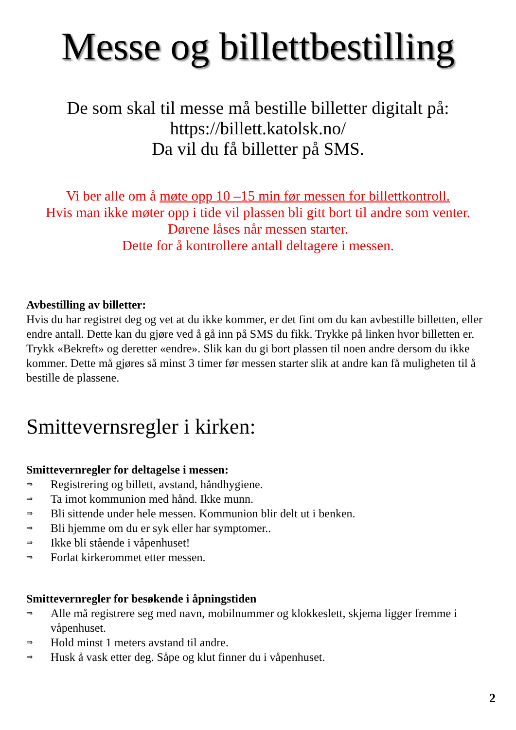Messe og billettbestilling
De som skal til messe må bestille billetter digitalt på:
https://billett.katolsk.no/
Da vil du få billetter på SMS.
Vi ber alle om å møte opp 10 –15 min før messen for billettkontroll.
Hvis man ikke møter opp i tide vil plassen bli gitt bort til andre som venter. Dørene låses når messen starter.
Dette for å kontrollere antall deltagere i messen.
Avbestilling av billetter:
Hvis du har registret deg og vet at du ikke kommer, er det fint om du kan avbestille billetten, eller endre antall. Dette kan du gjøre ved å gå inn på SMS du fikk. Trykke på linken hvor billetten er. Trykk «Bekreft» og deretter «endre». Slik kan du gi bort plassen til noen andre dersom du ikke kommer. Dette må gjøres så minst 3 timer før messen starter slik at andre kan få muligheten til å bestille de plassene.
Smittevernsregler i kirken:
Smittevernregler for deltagelse i messen:
⇒ Registrering og billett, avstand, håndhygiene.
⇒ Ta imot kommunion med hånd. Ikke munn.
⇒ Bli sittende under hele messen. Kommunion blir delt ut i benken.
⇒ Bli hjemme om du er syk eller har symptomer..
⇒ Ikke bli stående i våpenhuset!
⇒ Forlat kirkerommet etter messen.
Smittevernregler for besøkende i åpningstiden
⇒ Alle må registrere seg med navn, mobilnummer og klokkeslett, skjema ligger fremme i våpenhuset.
⇒ Hold minst 1 meters avstand til andre.
⇒ Husk å vask etter deg. Såpe og klut finner du i våpenhuset.
2